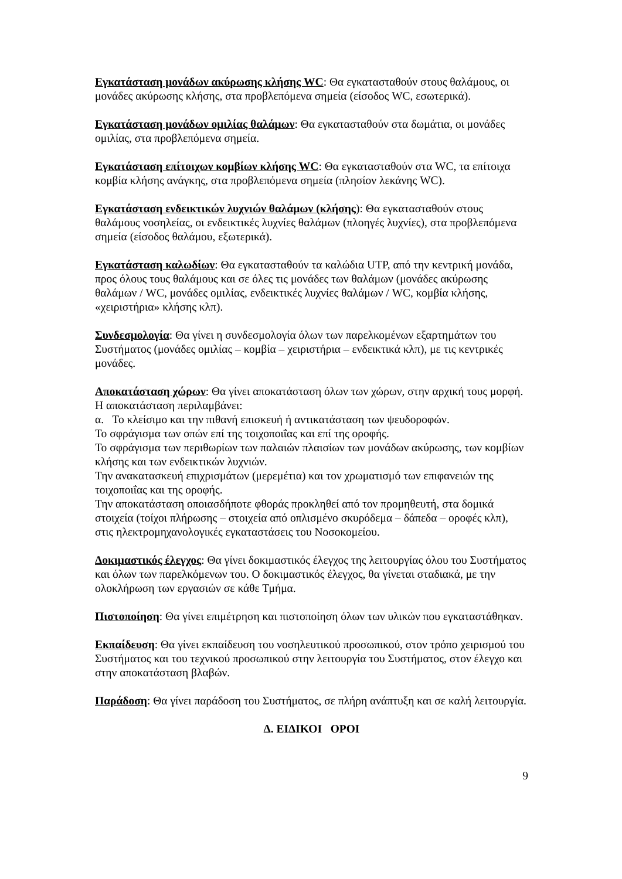Εγκατάσταση μονάδων ακύρωσης κλήσης WC: Θα εγκατασταθούν στους θαλάμους, οι μονάδες ακύρωσης κλήσης, στα προβλεπόμενα σημεία (είσοδος WC, εσωτερικά).
Εγκατάσταση μονάδων ομιλίας θαλάμων: Θα εγκατασταθούν στα δωμάτια, οι μονάδες ομιλίας, στα προβλεπόμενα σημεία.
Εγκατάσταση επίτοιχων κομβίων κλήσης WC: Θα εγκατασταθούν στα WC, τα επίτοιχα κομβία κλήσης ανάγκης, στα προβλεπόμενα σημεία (πλησίον λεκάνης WC).
Εγκατάσταση ενδεικτικών λυχνιών θαλάμων (κλήσης): Θα εγκατασταθούν στους θαλάμους νοσηλείας, οι ενδεικτικές λυχνίες θαλάμων (πλοηγές λυχνίες), στα προβλεπόμενα σημεία (είσοδος θαλάμου, εξωτερικά).
Εγκατάσταση καλωδίων: Θα εγκατασταθούν τα καλώδια UTP, από την κεντρική μονάδα, προς όλους τους θαλάμους και σε όλες τις μονάδες των θαλάμων (μονάδες ακύρωσης θαλάμων / WC, μονάδες ομιλίας, ενδεικτικές λυχνίες θαλάμων / WC, κομβία κλήσης, «χειριστήρια» κλήσης κλπ).
Συνδεσμολογία: Θα γίνει η συνδεσμολογία όλων των παρελκομένων εξαρτημάτων του Συστήματος (μονάδες ομιλίας – κομβία – χειριστήρια – ενδεικτικά κλπ), με τις κεντρικές μονάδες.
Αποκατάσταση χώρων: Θα γίνει αποκατάσταση όλων των χώρων, στην αρχική τους μορφή. Η αποκατάσταση περιλαμβάνει:
α. Το κλείσιμο και την πιθανή επισκευή ή αντικατάσταση των ψευδοροφών.
Το σφράγισμα των οπών επί της τοιχοποιΐας και επί της οροφής.
Το σφράγισμα των περιθωρίων των παλαιών πλαισίων των μονάδων ακύρωσης, των κομβίων κλήσης και των ενδεικτικών λυχνιών.
Την ανακατασκευή επιχρισμάτων (μερεμέτια) και τον χρωματισμό των επιφανειών της τοιχοποιΐας και της οροφής.
Την αποκατάσταση οποιασδήποτε φθοράς προκληθεί από τον προμηθευτή, στα δομικά στοιχεία (τοίχοι πλήρωσης – στοιχεία από οπλισμένο σκυρόδεμα – δάπεδα – οροφές κλπ), στις ηλεκτρομηχανολογικές εγκαταστάσεις του Νοσοκομείου.
Δοκιμαστικός έλεγχος: Θα γίνει δοκιμαστικός έλεγχος της λειτουργίας όλου του Συστήματος και όλων των παρελκόμενων του. Ο δοκιμαστικός έλεγχος, θα γίνεται σταδιακά, με την ολοκλήρωση των εργασιών σε κάθε Τμήμα.
Πιστοποίηση: Θα γίνει επιμέτρηση και πιστοποίηση όλων των υλικών που εγκαταστάθηκαν.
Εκπαίδευση: Θα γίνει εκπαίδευση του νοσηλευτικού προσωπικού, στον τρόπο χειρισμού του Συστήματος και του τεχνικού προσωπικού στην λειτουργία του Συστήματος, στον έλεγχο και στην αποκατάσταση βλαβών.
Παράδοση: Θα γίνει παράδοση του Συστήματος, σε πλήρη ανάπτυξη και σε καλή λειτουργία.
Δ. ΕΙΔΙΚΟΙ ΟΡΟΙ
9